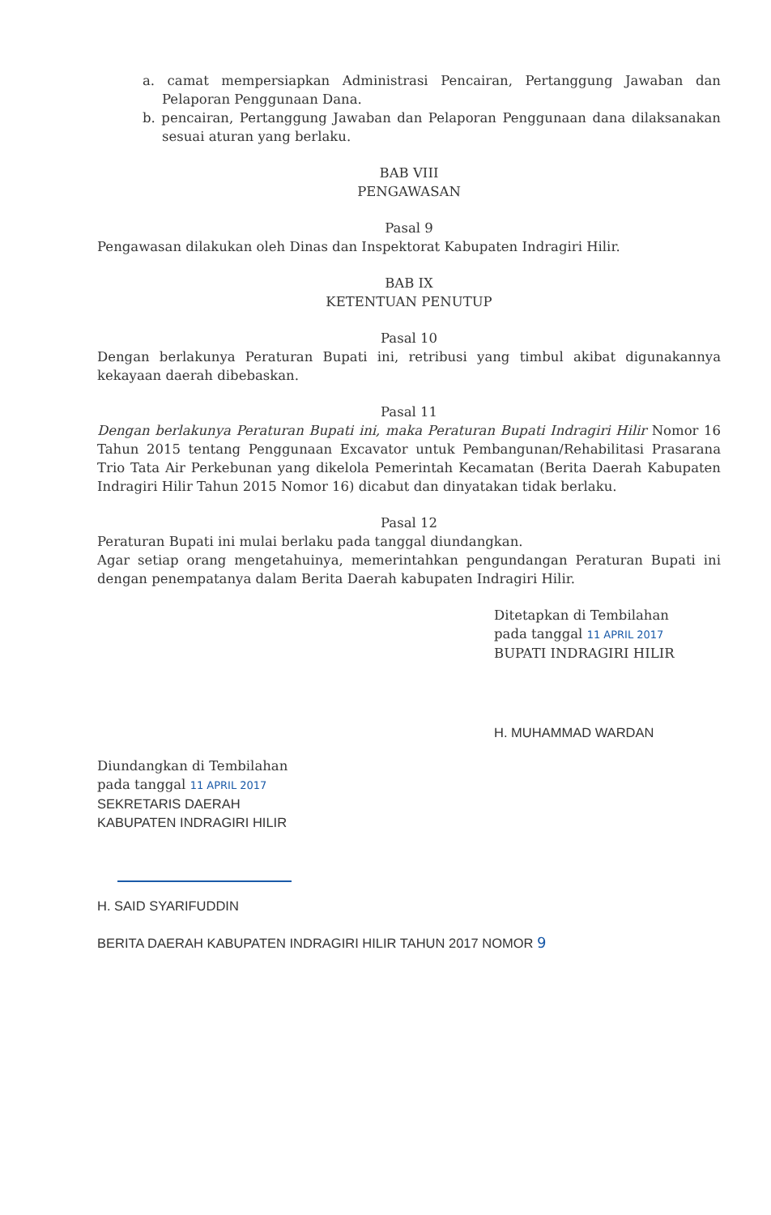a. camat mempersiapkan Administrasi Pencairan, Pertanggung Jawaban dan Pelaporan Penggunaan Dana.
b. pencairan, Pertanggung Jawaban dan Pelaporan Penggunaan dana dilaksanakan sesuai aturan yang berlaku.
BAB VIII
PENGAWASAN
Pasal 9
Pengawasan dilakukan oleh Dinas dan Inspektorat Kabupaten Indragiri Hilir.
BAB IX
KETENTUAN PENUTUP
Pasal 10
Dengan berlakunya Peraturan Bupati ini, retribusi yang timbul akibat digunakannya kekayaan daerah dibebaskan.
Pasal 11
Dengan berlakunya Peraturan Bupati ini, maka Peraturan Bupati Indragiri Hilir Nomor 16 Tahun 2015 tentang Penggunaan Excavator untuk Pembangunan/Rehabilitasi Prasarana Trio Tata Air Perkebunan yang dikelola Pemerintah Kecamatan (Berita Daerah Kabupaten Indragiri Hilir Tahun 2015 Nomor 16) dicabut dan dinyatakan tidak berlaku.
Pasal 12
Peraturan Bupati ini mulai berlaku pada tanggal diundangkan.
Agar setiap orang mengetahuinya, memerintahkan pengundangan Peraturan Bupati ini dengan penempatanya dalam Berita Daerah kabupaten Indragiri Hilir.
Ditetapkan di Tembilahan
pada tanggal 11 APRIL 2017
BUPATI INDRAGIRI HILIR
H. MUHAMMAD WARDAN
Diundangkan di Tembilahan
pada tanggal 11 APRIL 2017
SEKRETARIS DAERAH
KABUPATEN INDRAGIRI HILIR
H. SAID SYARIFUDDIN
BERITA DAERAH KABUPATEN INDRAGIRI HILIR TAHUN 2017 NOMOR 9